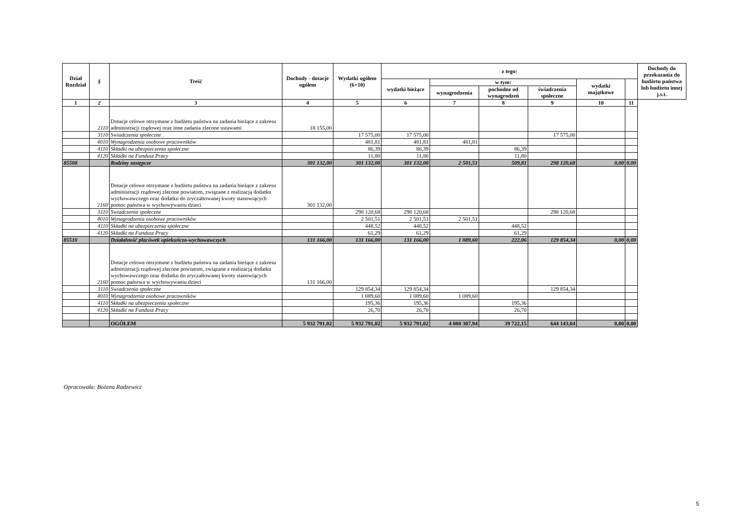| Dział Rozdział | § | Treść | Dochody - dotacje ogółem | Wydatki ogółem (6+10) | z tego: | | | | | | Dochody do przekazania do budżetu państwa lub budżetu innej j.s.t. |
| --- | --- | --- | --- | --- | --- | --- | --- | --- | --- | --- | --- |
| | | | | | wydatki bieżące | w tym: | | | wydatki majątkowe | | |
| | | | | | | wynagrodzenia | pochodne od wynagrodzeń | świadczenia społeczne | | | |
| 1 | 2 | 3 | 4 | 5 | 6 | 7 | 8 | 9 | 10 | 11 | |
| | 2110 | Dotacje celowe otrzymane z budżetu państwa na zadania bieżące z zakresu administracji rządowej oraz inne zadania zlecone ustawami | 18 155,00 | | | | | | | | |
| | 3110 | Swiadczenia społeczne | | 17 575,00 | 17 575,00 | | | 17 575,00 | | | |
| | 4010 | Wynagrodzenia osobowe pracowników | | 481,81 | 481,81 | 481,81 | | | | | |
| | 4110 | Składki na ubezpieczenia społeczne | | 86,39 | 86,39 | | 86,39 | | | | |
| | 4120 | Składki na Fundusz Pracy | | 11,80 | 11,80 | | 11,80 | | | | |
| 85508 | | Rodziny zastępcze | 301 132,00 | 301 132,00 | 301 132,00 | 2 501,51 | 509,81 | 298 120,68 | 0,00 | 0,00 | |
| | 2160 | Dotacje celowe otrzymane z budżetu państwa na zadania bieżące z zakresu administracji rządowej zlecone powiatom, związane z realizacją dodatku wychowawczego oraz dodatku do zryczałtowanej kwoty stanowiących pomoc państwa w wychowywaniu dzieci | 301 132,00 | | | | | | | | |
| | 3110 | Swiadczenia społeczne | | 298 120,68 | 298 120,68 | | | 298 120,68 | | | |
| | 4010 | Wynagrodzenia osobowe pracowników | | 2 501,51 | 2 501,51 | 2 501,51 | | | | | |
| | 4110 | Składki na ubezpieczenia społeczne | | 448,52 | 448,52 | | 448,52 | | | | |
| | 4120 | Składki na Fundusz Pracy | | 61,29 | 61,29 | | 61,29 | | | | |
| 85510 | | Działalność placówek opiekuńczo-wychowawczych | 131 166,00 | 131 166,00 | 131 166,00 | 1 089,60 | 222,06 | 129 854,34 | 0,00 | 0,00 | |
| | 2160 | Dotacje celowe otrzymane z budżetu państwa na zadania bieżące z zakresu administracji rządowej zlecone powiatom, związane z realizacją dodatku wychowawczego oraz dodatku do zryczałtowanej kwoty stanowiących pomoc państwa w wychowywaniu dzieci | 131 166,00 | | | | | | | | |
| | 3110 | Swiadczenia społeczne | | 129 854,34 | 129 854,34 | | | 129 854,34 | | | |
| | 4010 | Wynagrodzenia osobowe pracowników | | 1 089,60 | 1 089,60 | 1 089,60 | | | | | |
| | 4110 | Składki na ubezpieczenia społeczne | | 195,36 | 195,36 | | 195,36 | | | | |
| | 4120 | Składki na Fundusz Pracy | | 26,70 | 26,70 | | 26,70 | | | | |
| | | OGÓŁEM | 5 932 791,02 | 5 932 791,02 | 5 932 791,02 | 4 080 307,94 | 39 722,15 | 644 143,04 | 0,00 | 0,00 | |
Opracowała: Bożena Radzewicz
5